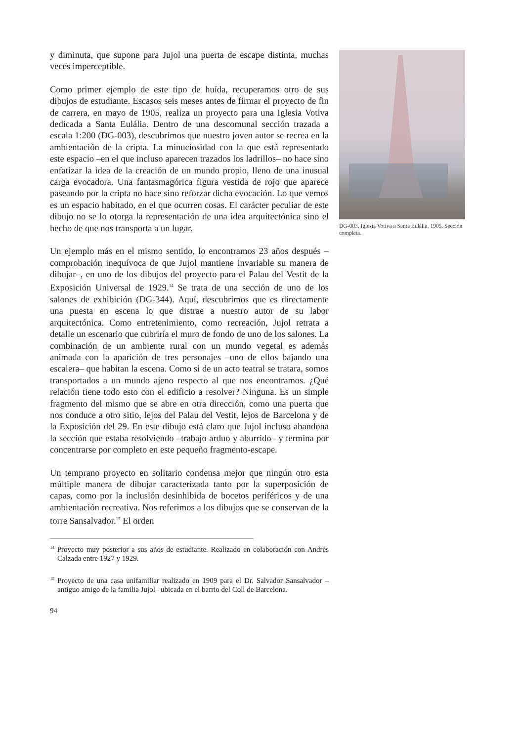y diminuta, que supone para Jujol una puerta de escape distinta, muchas veces imperceptible.
Como primer ejemplo de este tipo de huída, recuperamos otro de sus dibujos de estudiante. Escasos seis meses antes de firmar el proyecto de fin de carrera, en mayo de 1905, realiza un proyecto para una Iglesia Votiva dedicada a Santa Eulália. Dentro de una descomunal sección trazada a escala 1:200 (DG-003), descubrimos que nuestro joven autor se recrea en la ambientación de la cripta. La minuciosidad con la que está representado este espacio –en el que incluso aparecen trazados los ladrillos– no hace sino enfatizar la idea de la creación de un mundo propio, lleno de una inusual carga evocadora. Una fantasmagórica figura vestida de rojo que aparece paseando por la cripta no hace sino reforzar dicha evocación. Lo que vemos es un espacio habitado, en el que ocurren cosas. El carácter peculiar de este dibujo no se lo otorga la representación de una idea arquitectónica sino el hecho de que nos transporta a un lugar.
Un ejemplo más en el mismo sentido, lo encontramos 23 años después –comprobación inequívoca de que Jujol mantiene invariable su manera de dibujar–, en uno de los dibujos del proyecto para el Palau del Vestit de la Exposición Universal de 1929.<sup>14</sup> Se trata de una sección de uno de los salones de exhibición (DG-344). Aquí, descubrimos que es directamente una puesta en escena lo que distrae a nuestro autor de su labor arquitectónica. Como entretenimiento, como recreación, Jujol retrata a detalle un escenario que cubriría el muro de fondo de uno de los salones. La combinación de un ambiente rural con un mundo vegetal es además animada con la aparición de tres personajes –uno de ellos bajando una escalera– que habitan la escena. Como si de un acto teatral se tratara, somos transportados a un mundo ajeno respecto al que nos encontramos. ¿Qué relación tiene todo esto con el edificio a resolver? Ninguna. Es un simple fragmento del mismo que se abre en otra dirección, como una puerta que nos conduce a otro sitio, lejos del Palau del Vestit, lejos de Barcelona y de la Exposición del 29. En este dibujo está claro que Jujol incluso abandona la sección que estaba resolviendo –trabajo arduo y aburrido– y termina por concentrarse por completo en este pequeño fragmento-escape.
Un temprano proyecto en solitario condensa mejor que ningún otro esta múltiple manera de dibujar caracterizada tanto por la superposición de capas, como por la inclusión desinhibida de bocetos periféricos y de una ambientación recreativa. Nos referimos a los dibujos que se conservan de la torre Sansalvador.<sup>15</sup> El orden
<sup>14</sup> Proyecto muy posterior a sus años de estudiante. Realizado en colaboración con Andrés Calzada entre 1927 y 1929.
<sup>15</sup> Proyecto de una casa unifamiliar realizado en 1909 para el Dr. Salvador Sansalvador –antiguo amigo de la familia Jujol– ubicada en el barrio del Coll de Barcelona.
94
DG-003. Iglesia Votiva a Santa Eulália, 1905. Sección completa.